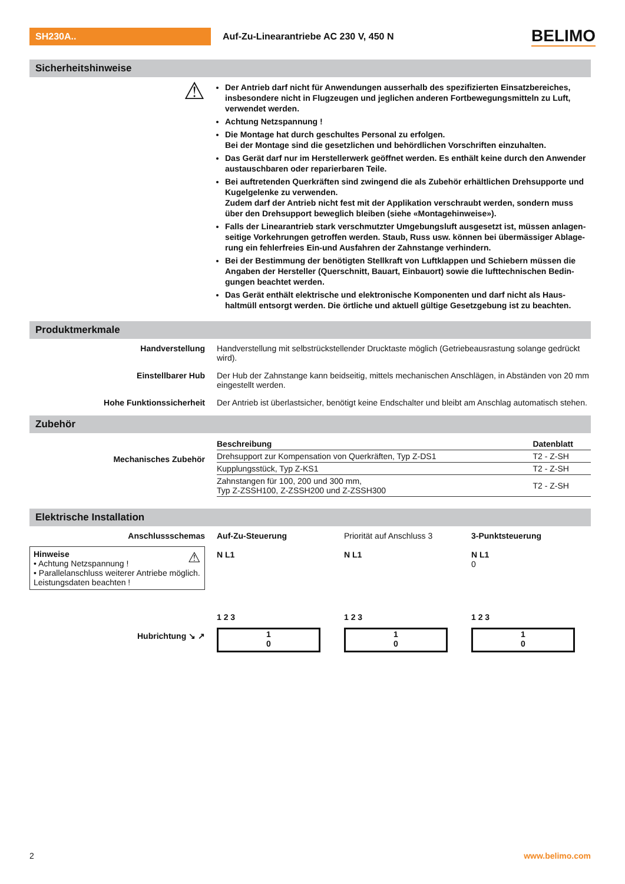SH230A..
Auf-Zu-Linearantriebe AC 230 V, 450 N
BELIMO
Sicherheitshinweise
⚠
Der Antrieb darf nicht für Anwendungen ausserhalb des spezifizierten Einsatzbereiches, insbesondere nicht in Flugzeugen und jeglichen anderen Fortbewegungsmitteln zu Luft, verwendet werden.
Achtung Netzspannung !
Die Montage hat durch geschultes Personal zu erfolgen.
Bei der Montage sind die gesetzlichen und behördlichen Vorschriften einzuhalten.
Das Gerät darf nur im Herstellerwerk geöffnet werden. Es enthält keine durch den Anwender austauschbaren oder reparierbaren Teile.
Bei auftretenden Querkräften sind zwingend die als Zubehör erhältlichen Drehsupporte und Kugelgelenke zu verwenden.
Zudem darf der Antrieb nicht fest mit der Applikation verschraubt werden, sondern muss über den Drehsupport beweglich bleiben (siehe «Montagehinweise»).
Falls der Linearantrieb stark verschmutzter Umgebungsluft ausgesetzt ist, müssen anlagen­seitige Vorkehrungen getroffen werden. Staub, Russ usw. können bei übermässiger Ablage­rung ein fehlerfreies Ein-und Ausfahren der Zahnstange verhindern.
Bei der Bestimmung der benötigten Stellkraft von Luftklappen und Schiebern müssen die Angaben der Hersteller (Querschnitt, Bauart, Einbauort) sowie die lufttechnischen Bedin­gungen beachtet werden.
Das Gerät enthält elektrische und elektronische Komponenten und darf nicht als Haus­haltmüll entsorgt werden. Die örtliche und aktuell gültige Gesetzgebung ist zu beachten.
Produktmerkmale
Handverstellung Handverstellung mit selbstrückstellender Drucktaste möglich (Getriebeausrastung solange gedrückt wird).
Einstellbarer Hub Der Hub der Zahnstange kann beidseitig, mittels mechanischen Anschlägen, in Abständen von 20 mm eingestellt werden.
Hohe Funktionssicherheit Der Antrieb ist überlastsicher, benötigt keine Endschalter und bleibt am Anschlag automatisch stehen.
Zubehör
Mechanisches Zubehör
| Beschreibung | Datenblatt |
| --- | --- |
| Drehsupport zur Kompensation von Querkräften, Typ Z-DS1 | T2 - Z-SH |
| Kupplungsstück, Typ Z-KS1 | T2 - Z-SH |
| Zahnstangen für 100, 200 und 300 mm, Typ Z-ZSSH100, Z-ZSSH200 und Z-ZSSH300 | T2 - Z-SH |
Elektrische Installation
Anschlussschemas
Hinweise ⚠
• Achtung Netzspannung !
• Parallelanschluss weiterer Antriebe möglich. Leistungsdaten beachten !
Hubrichtung ↘ ↗
Auf-Zu-Steuerung
N L1
1 2 3
1
0
Priorität auf Anschluss 3
N L1
1 2 3
1
0
3-Punktsteuerung
N L1
0
1 2 3
1
0
2 www.belimo.com